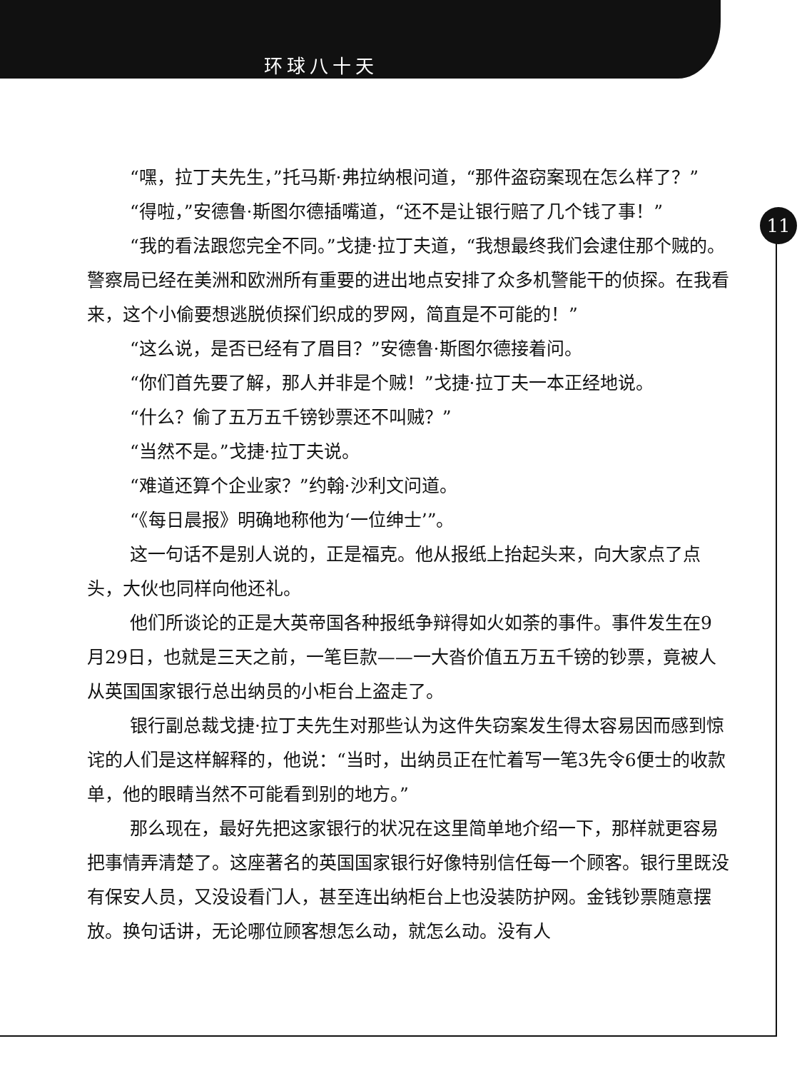环球八十天
11
“嘿，拉丁夫先生，”托马斯·弗拉纳根问道，“那件盗窃案现在怎么样了？”
“得啦，”安德鲁·斯图尔德插嘴道，“还不是让银行赔了几个钱了事！”
“我的看法跟您完全不同。”戈捷·拉丁夫道，“我想最终我们会逮住那个贼的。警察局已经在美洲和欧洲所有重要的进出地点安排了众多机警能干的侦探。在我看来，这个小偷要想逃脱侦探们织成的罗网，简直是不可能的！”
“这么说，是否已经有了眉目？”安德鲁·斯图尔德接着问。
“你们首先要了解，那人并非是个贼！”戈捷·拉丁夫一本正经地说。
“什么？偷了五万五千镑钞票还不叫贼？”
“当然不是。”戈捷·拉丁夫说。
“难道还算个企业家？”约翰·沙利文问道。
“《每日晨报》明确地称他为‘一位绅士’”。
这一句话不是别人说的，正是福克。他从报纸上抬起头来，向大家点了点头，大伙也同样向他还礼。
他们所谈论的正是大英帝国各种报纸争辩得如火如荼的事件。事件发生在9月29日，也就是三天之前，一笔巨款——一大沓价值五万五千镑的钞票，竟被人从英国国家银行总出纳员的小柜台上盗走了。
银行副总裁戈捷·拉丁夫先生对那些认为这件失窃案发生得太容易因而感到惊诧的人们是这样解释的，他说：“当时，出纳员正在忙着写一笔3先令6便士的收款单，他的眼睛当然不可能看到别的地方。”
那么现在，最好先把这家银行的状况在这里简单地介绍一下，那样就更容易把事情弄清楚了。这座著名的英国国家银行好像特别信任每一个顾客。银行里既没有保安人员，又没设看门人，甚至连出纳柜台上也没装防护网。金钱钞票随意摆放。换句话讲，无论哪位顾客想怎么动，就怎么动。没有人